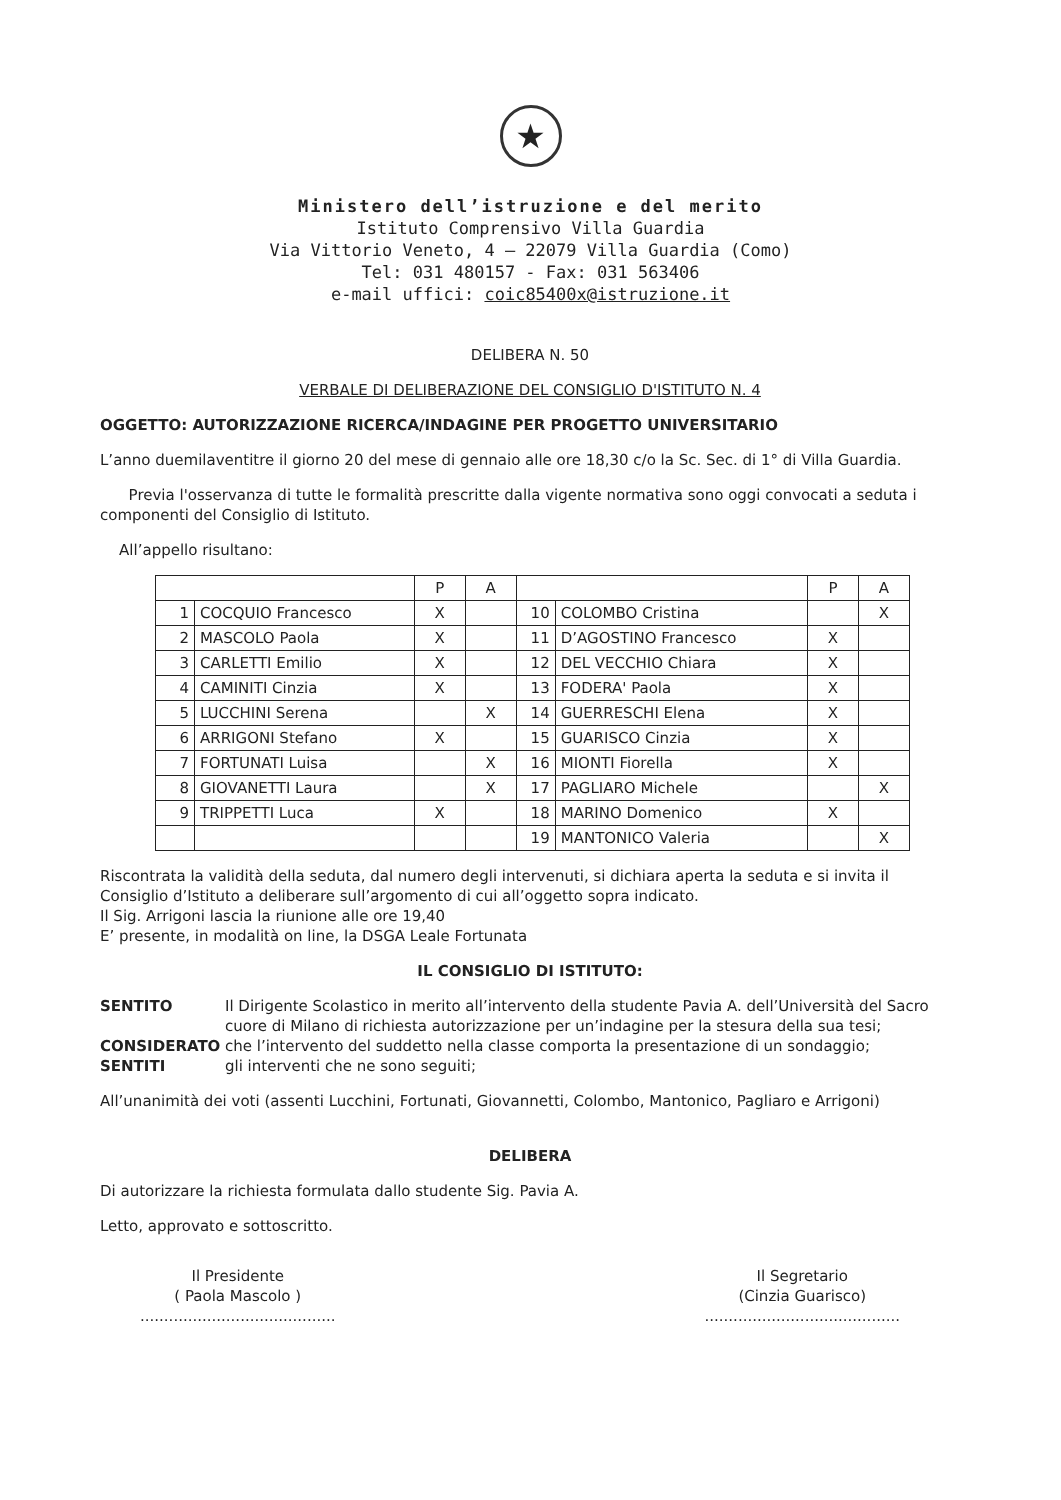★
Ministero dell’istruzione e del merito
Istituto Comprensivo Villa Guardia
Via Vittorio Veneto, 4 – 22079 Villa Guardia (Como)
Tel: 031 480157 - Fax: 031 563406
e-mail uffici: coic85400x@istruzione.it
DELIBERA N. 50
VERBALE DI DELIBERAZIONE DEL CONSIGLIO D'ISTITUTO N. 4
OGGETTO: AUTORIZZAZIONE RICERCA/INDAGINE PER PROGETTO UNIVERSITARIO
L’anno duemilaventitre il giorno 20 del mese di gennaio alle ore 18,30 c/o la Sc. Sec. di 1° di Villa Guardia.
Previa l'osservanza di tutte le formalità prescritte dalla vigente normativa sono oggi convocati a seduta i componenti del Consiglio di Istituto.
All’appello risultano:
| | | P | A | | | P | A |
| 1 | COCQUIO Francesco | X | | 10 | COLOMBO Cristina | | X |
| 2 | MASCOLO Paola | X | | 11 | D’AGOSTINO Francesco | X | |
| 3 | CARLETTI Emilio | X | | 12 | DEL VECCHIO Chiara | X | |
| 4 | CAMINITI Cinzia | X | | 13 | FODERA' Paola | X | |
| 5 | LUCCHINI Serena | | X | 14 | GUERRESCHI Elena | X | |
| 6 | ARRIGONI Stefano | X | | 15 | GUARISCO Cinzia | X | |
| 7 | FORTUNATI Luisa | | X | 16 | MIONTI Fiorella | X | |
| 8 | GIOVANETTI Laura | | X | 17 | PAGLIARO Michele | | X |
| 9 | TRIPPETTI Luca | X | | 18 | MARINO Domenico | X | |
| | | | | 19 | MANTONICO Valeria | | X |
Riscontrata la validità della seduta, dal numero degli intervenuti, si dichiara aperta la seduta e si invita il Consiglio d’Istituto a deliberare sull’argomento di cui all’oggetto sopra indicato.
Il Sig. Arrigoni lascia la riunione alle ore 19,40
E’ presente, in modalità on line, la DSGA Leale Fortunata
IL CONSIGLIO DI ISTITUTO:
SENTITO Il Dirigente Scolastico in merito all’intervento della studente Pavia A. dell’Università del Sacro cuore di Milano di richiesta autorizzazione per un’indagine per la stesura della sua tesi;
CONSIDERATO che l’intervento del suddetto nella classe comporta la presentazione di un sondaggio;
SENTITI gli interventi che ne sono seguiti;
All’unanimità dei voti (assenti Lucchini, Fortunati, Giovannetti, Colombo, Mantonico, Pagliaro e Arrigoni)
DELIBERA
Di autorizzare la richiesta formulata dallo studente Sig. Pavia A.
Letto, approvato e sottoscritto.
Il Presidente
( Paola Mascolo )
.........................................
Il Segretario
(Cinzia Guarisco)
.........................................